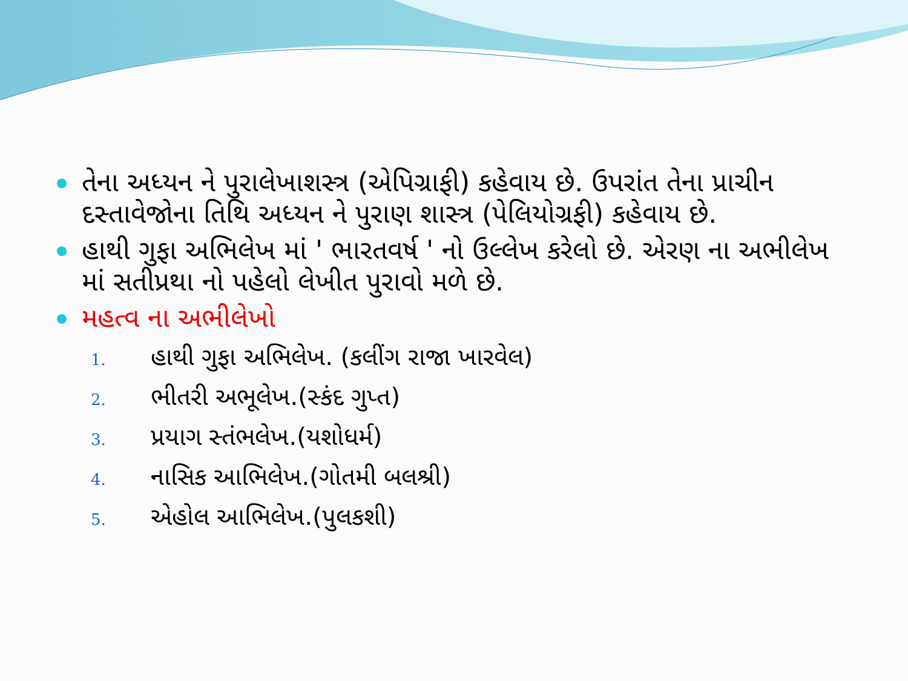તેના અધ્યન ને પુરાલેખાશસ્ત્ર (એપિગ્રાફી) કહેવાય છે. ઉપરાંત તેના પ્રાચીન દસ્તાવેજોના તિથિ અધ્યન ને પુરાણ શાસ્ત્ર (પેલિયોગ્રફી) કહેવાય છે.
હાથી ગુફા અભિલેખ માં ' ભારતવર્ષ ' નો ઉલ્લેખ કરેલો છે. એરણ ના અભીલેખ માં સતીપ્રથા નો પહેલો લેખીત પુરાવો મળે છે.
મહત્વ ના અભીલેખો
1. હાથી ગુફા અભિલેખ. (કલીંગ રાજા ખારવેલ)
2. ભીતરી અભૂલેખ.(સ્કંદ ગુપ્ત)
3. પ્રયાગ સ્તંભલેખ.(યશોધર્મ)
4. નાસિક આભિલેખ.(ગોતમી બલશ્રી)
5. એહોલ આભિલેખ.(પુલકશી)